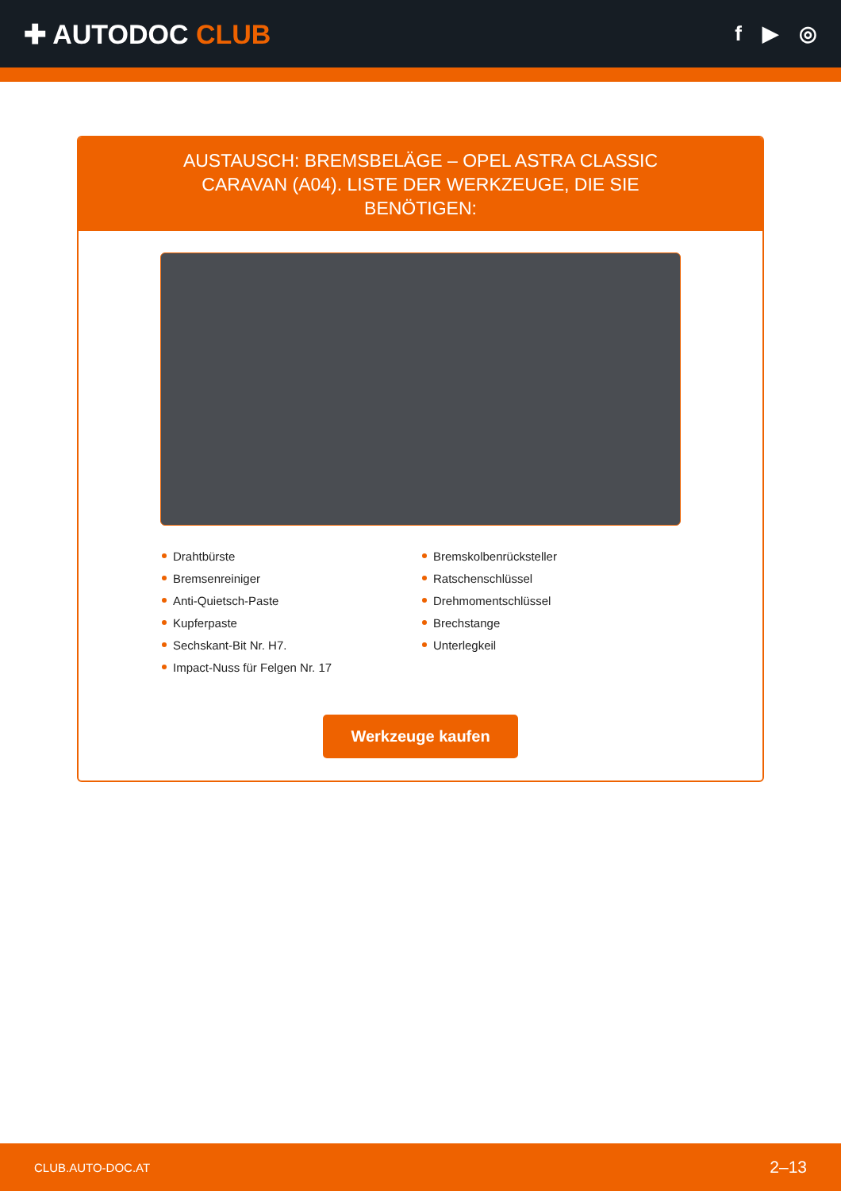✚ AUTODOC CLUB
f ▶ ◎
AUSTAUSCH: BREMSBELÄGE – OPEL ASTRA CLASSIC CARAVAN (A04). LISTE DER WERKZEUGE, DIE SIE BENÖTIGEN:
Drahtbürste
Bremsenreiniger
Anti-Quietsch-Paste
Kupferpaste
Sechskant-Bit Nr. H7.
Impact-Nuss für Felgen Nr. 17
Bremskolbenrücksteller
Ratschenschlüssel
Drehmomentschlüssel
Brechstange
Unterlegkeil
Werkzeuge kaufen
CLUB.AUTO-DOC.AT 2–13